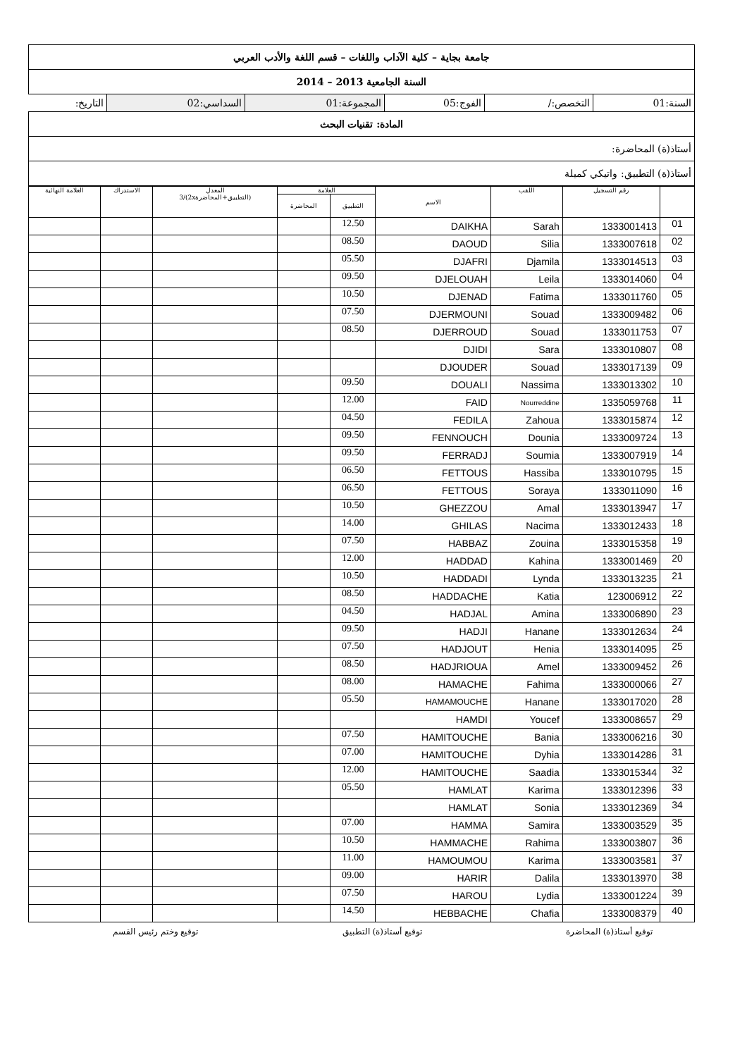| جامعة بجاية – كلية الآداب واللغات – قسم اللغة والأدب العربي | | | | | |
| السنة الجامعية 2013 – 2014 | | | | | |
| السنة:01 | التخصص:/ | الفوج:05 | المجموعة:01 | السداسي:02 | التاريخ: |
| المادة: تقنيات البحث | | | | | |
| أستاذ(ة) المحاضرة: | | | | | |
| أستاذ(ة) التطبيق: واتيكي كميلة | | | | | |
| | رقم التسجيل | اللقب | الاسم | العلامة | | المعدل (التطبيق+المحاضرة2x)/3 | الاستدراك | العلامة النهائية |
| --- | --- | --- | --- | --- | --- | --- | --- | --- |
| | | | | التطبيق | المحاضرة | | | |
| 01 | 1333001413 | Sarah | DAIKHA | 12.50 | | | | |
| 02 | 1333007618 | Silia | DAOUD | 08.50 | | | | |
| 03 | 1333014513 | Djamila | DJAFRI | 05.50 | | | | |
| 04 | 1333014060 | Leila | DJELOUAH | 09.50 | | | | |
| 05 | 1333011760 | Fatima | DJENAD | 10.50 | | | | |
| 06 | 1333009482 | Souad | DJERMOUNI | 07.50 | | | | |
| 07 | 1333011753 | Souad | DJERROUD | 08.50 | | | | |
| 08 | 1333010807 | Sara | DJIDI | | | | | |
| 09 | 1333017139 | Souad | DJOUDER | | | | | |
| 10 | 1333013302 | Nassima | DOUALI | 09.50 | | | | |
| 11 | 1335059768 | Nourreddine | FAID | 12.00 | | | | |
| 12 | 1333015874 | Zahoua | FEDILA | 04.50 | | | | |
| 13 | 1333009724 | Dounia | FENNOUCH | 09.50 | | | | |
| 14 | 1333007919 | Soumia | FERRADJ | 09.50 | | | | |
| 15 | 1333010795 | Hassiba | FETTOUS | 06.50 | | | | |
| 16 | 1333011090 | Soraya | FETTOUS | 06.50 | | | | |
| 17 | 1333013947 | Amal | GHEZZOU | 10.50 | | | | |
| 18 | 1333012433 | Nacima | GHILAS | 14.00 | | | | |
| 19 | 1333015358 | Zouina | HABBAZ | 07.50 | | | | |
| 20 | 1333001469 | Kahina | HADDAD | 12.00 | | | | |
| 21 | 1333013235 | Lynda | HADDADI | 10.50 | | | | |
| 22 | 123006912 | Katia | HADDACHE | 08.50 | | | | |
| 23 | 1333006890 | Amina | HADJAL | 04.50 | | | | |
| 24 | 1333012634 | Hanane | HADJI | 09.50 | | | | |
| 25 | 1333014095 | Henia | HADJOUT | 07.50 | | | | |
| 26 | 1333009452 | Amel | HADJRIOUA | 08.50 | | | | |
| 27 | 1333000066 | Fahima | HAMACHE | 08.00 | | | | |
| 28 | 1333017020 | Hanane | HAMAMOUCHE | 05.50 | | | | |
| 29 | 1333008657 | Youcef | HAMDI | | | | | |
| 30 | 1333006216 | Bania | HAMITOUCHE | 07.50 | | | | |
| 31 | 1333014286 | Dyhia | HAMITOUCHE | 07.00 | | | | |
| 32 | 1333015344 | Saadia | HAMITOUCHE | 12.00 | | | | |
| 33 | 1333012396 | Karima | HAMLAT | 05.50 | | | | |
| 34 | 1333012369 | Sonia | HAMLAT | | | | | |
| 35 | 1333003529 | Samira | HAMMA | 07.00 | | | | |
| 36 | 1333003807 | Rahima | HAMMACHE | 10.50 | | | | |
| 37 | 1333003581 | Karima | HAMOUMOU | 11.00 | | | | |
| 38 | 1333013970 | Dalila | HARIR | 09.00 | | | | |
| 39 | 1333001224 | Lydia | HAROU | 07.50 | | | | |
| 40 | 1333008379 | Chafia | HEBBACHE | 14.50 | | | | |
توقيع أستاذ(ة) المحاضرة توقيع أستاذ(ة) التطبيق توقيع وختم رئيس القسم